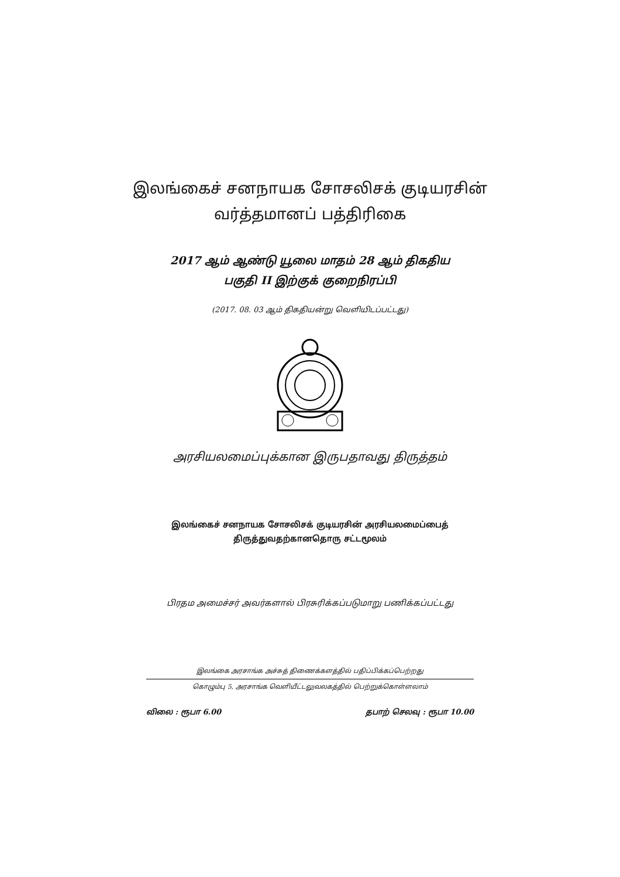இலங்கைச் சனநாயக சோசலிசக் குடியரசின்
வர்த்தமானப் பத்திரிகை
2017 ஆம் ஆண்டு யூலை மாதம் 28 ஆம் திகதிய
பகுதி II இற்குக் குறைநிரப்பி
(2017. 08. 03 ஆம் திகதியன்று வெளியிடப்பட்டது)
அரசியலமைப்புக்கான இருபதாவது திருத்தம்
இலங்கைச் சனநாயக சோசலிசக் குடியரசின் அரசியலமைப்பைத்
திருத்துவதற்கானதொரு சட்டமூலம்
பிரதம அமைச்சர் அவர்களால் பிரசுரிக்கப்படுமாறு பணிக்கப்பட்டது
இலங்கை அரசாங்க அச்சுத் திணைக்களத்தில் பதிப்பிக்கப்பெற்றது
கொழும்பு 5, அரசாங்க வெளியீட்டலுவலகத்தில் பெற்றுக்கொள்ளலாம்
விலை : ரூபா 6.00 தபாற் செலவு : ரூபா 10.00